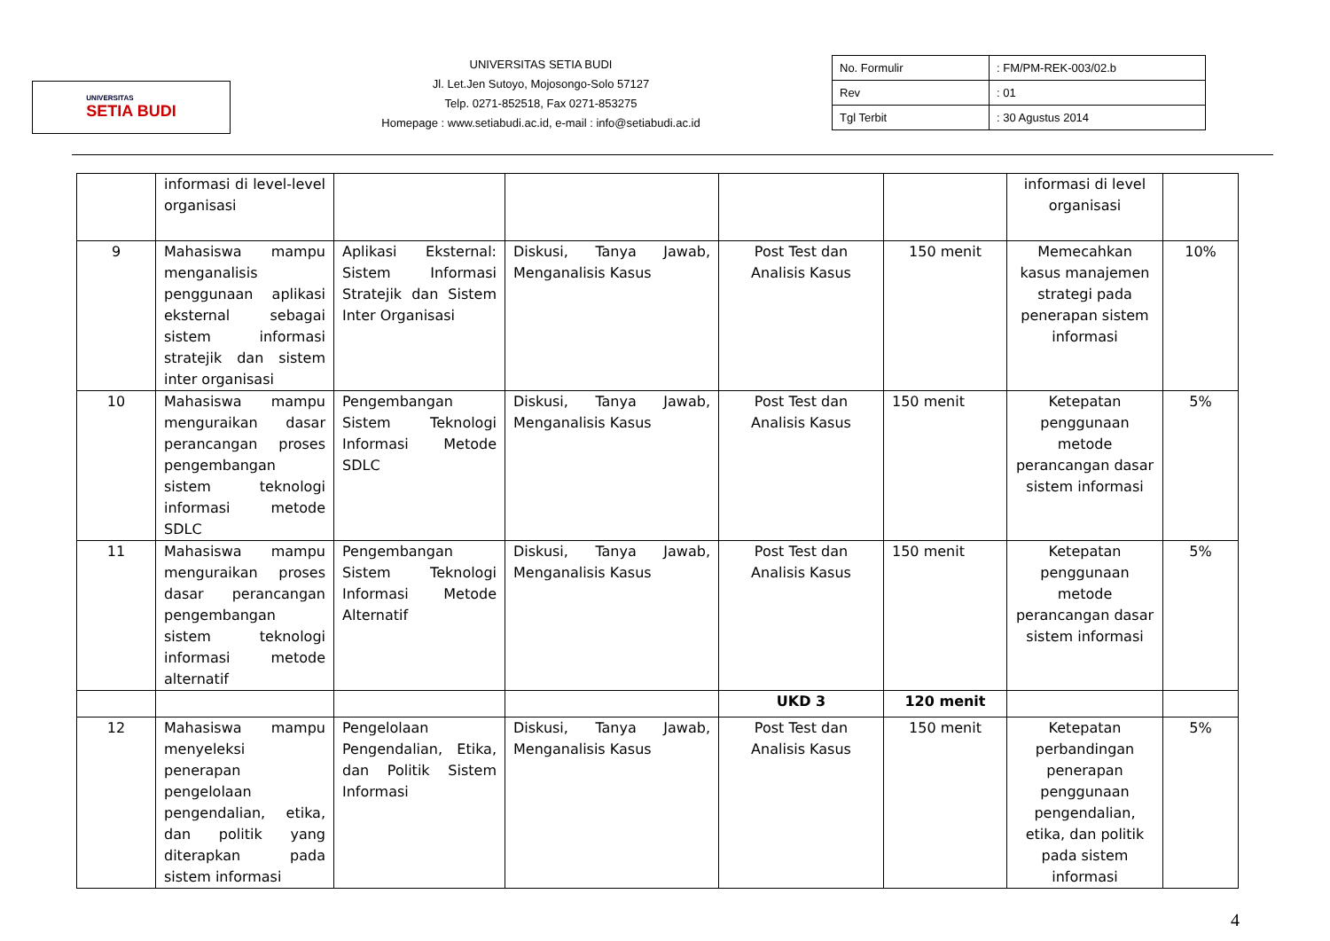UNIVERSITAS
SETIA BUDI
UNIVERSITAS SETIA BUDI
Jl. Let.Jen Sutoyo, Mojosongo-Solo 57127
Telp. 0271-852518, Fax 0271-853275
Homepage : www.setiabudi.ac.id, e-mail : info@setiabudi.ac.id
| No. Formulir | : FM/PM-REK-003/02.b |
| Rev | : 01 |
| Tgl Terbit | : 30 Agustus 2014 |
| | informasi di level-level organisasi | | | | | informasi di level organisasi | |
| 9 | Mahasiswa mampu menganalisis penggunaan aplikasi eksternal sebagai sistem informasi stratejik dan sistem inter organisasi | Aplikasi Eksternal: Sistem Informasi Stratejik dan Sistem Inter Organisasi | Diskusi, Tanya Jawab, Menganalisis Kasus | Post Test dan Analisis Kasus | 150 menit | Memecahkan kasus manajemen strategi pada penerapan sistem informasi | 10% |
| 10 | Mahasiswa mampu menguraikan dasar perancangan proses pengembangan sistem teknologi informasi metode SDLC | Pengembangan Sistem Teknologi Informasi Metode SDLC | Diskusi, Tanya Jawab, Menganalisis Kasus | Post Test dan Analisis Kasus | 150 menit | Ketepatan penggunaan metode perancangan dasar sistem informasi | 5% |
| 11 | Mahasiswa mampu menguraikan proses dasar perancangan pengembangan sistem teknologi informasi metode alternatif | Pengembangan Sistem Teknologi Informasi Metode Alternatif | Diskusi, Tanya Jawab, Menganalisis Kasus | Post Test dan Analisis Kasus | 150 menit | Ketepatan penggunaan metode perancangan dasar sistem informasi | 5% |
| | | | | UKD 3 | 120 menit | | |
| 12 | Mahasiswa mampu menyeleksi penerapan pengelolaan pengendalian, etika, dan politik yang diterapkan pada sistem informasi | Pengelolaan Pengendalian, Etika, dan Politik Sistem Informasi | Diskusi, Tanya Jawab, Menganalisis Kasus | Post Test dan Analisis Kasus | 150 menit | Ketepatan perbandingan penerapan penggunaan pengendalian, etika, dan politik pada sistem informasi | 5% |
4